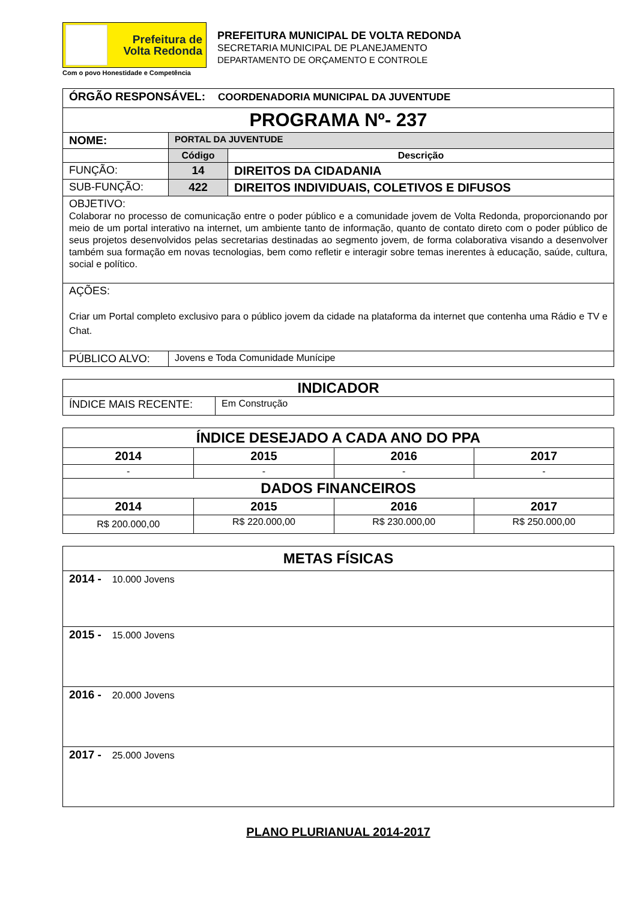Prefeitura de
Volta Redonda
Com o povo Honestidade e Competência
PREFEITURA MUNICIPAL DE VOLTA REDONDA
SECRETARIA MUNICIPAL DE PLANEJAMENTO
DEPARTAMENTO DE ORÇAMENTO E CONTROLE
| ÓRGÃO RESPONSÁVEL: COORDENADORIA MUNICIPAL DA JUVENTUDE | | |
| PROGRAMA Nº- 237 | | |
| NOME: | PORTAL DA JUVENTUDE | |
| | Código | Descrição |
| FUNÇÃO: | 14 | DIREITOS DA CIDADANIA |
| SUB-FUNÇÃO: | 422 | DIREITOS INDIVIDUAIS, COLETIVOS E DIFUSOS |
| OBJETIVO: Colaborar no processo de comunicação entre o poder público e a comunidade jovem de Volta Redonda, proporcionando por meio de um portal interativo na internet, um ambiente tanto de informação, quanto de contato direto com o poder público de seus projetos desenvolvidos pelas secretarias destinadas ao segmento jovem, de forma colaborativa visando a desenvolver também sua formação em novas tecnologias, bem como refletir e interagir sobre temas inerentes à educação, saúde, cultura, social e político. | | |
| AÇÕES: Criar um Portal completo exclusivo para o público jovem da cidade na plataforma da internet que contenha uma Rádio e TV e Chat. | | |
| PÚBLICO ALVO: | Jovens e Toda Comunidade Munícipe | |
| INDICADOR | |
| --- | --- |
| ÍNDICE MAIS RECENTE: | Em Construção |
| ÍNDICE DESEJADO A CADA ANO DO PPA | | | |
| --- | --- | --- | --- |
| 2014 | 2015 | 2016 | 2017 |
| - | - | - | - |
| DADOS FINANCEIROS | | | |
| 2014 | 2015 | 2016 | 2017 |
| R$ 200.000,00 | R$ 220.000,00 | R$ 230.000,00 | R$ 250.000,00 |
| METAS FÍSICAS |
| --- |
| 2014 - 10.000 Jovens |
| 2015 - 15.000 Jovens |
| 2016 - 20.000 Jovens |
| 2017 - 25.000 Jovens |
PLANO PLURIANUAL 2014-2017